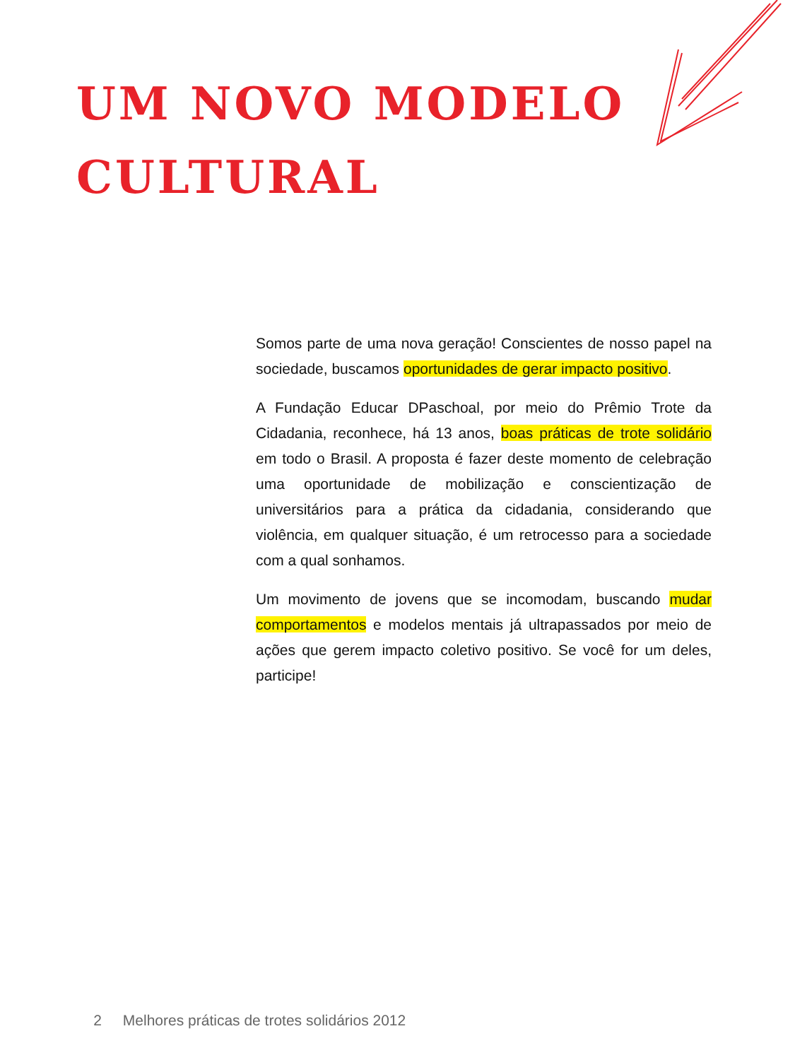UM NOVO MODELO
CULTURAL
Somos parte de uma nova geração! Conscientes de nosso papel na sociedade, buscamos oportunidades de gerar impacto positivo.
A Fundação Educar DPaschoal, por meio do Prêmio Trote da Cidadania, reconhece, há 13 anos, boas práticas de trote solidário em todo o Brasil. A proposta é fazer deste momento de celebração uma oportunidade de mobilização e conscientização de universitários para a prática da cidadania, considerando que violência, em qualquer situação, é um retrocesso para a sociedade com a qual sonhamos.
Um movimento de jovens que se incomodam, buscando mudar comportamentos e modelos mentais já ultrapassados por meio de ações que gerem impacto coletivo positivo. Se você for um deles, participe!
2 Melhores práticas de trotes solidários 2012